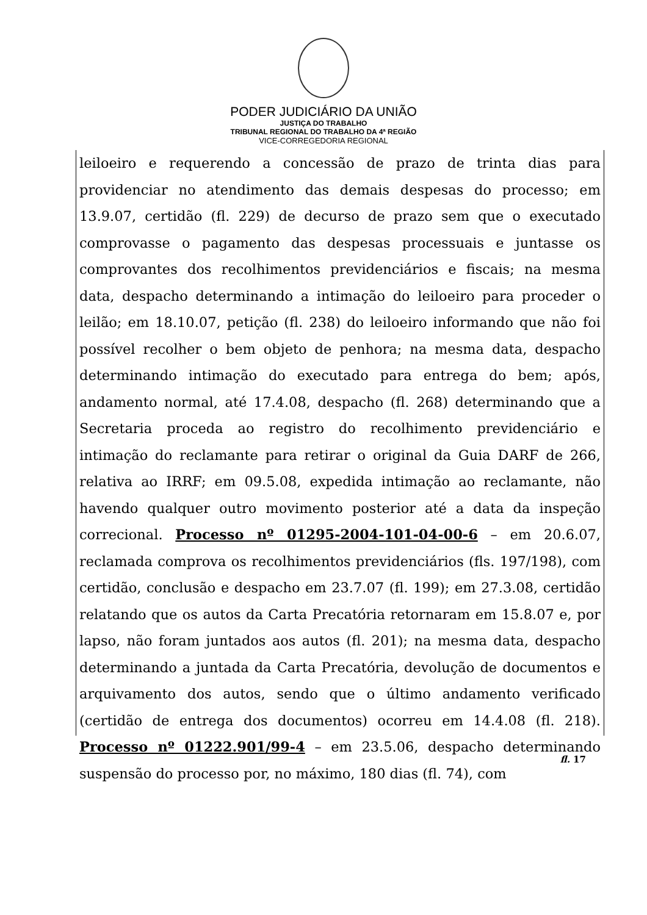PODER JUDICIÁRIO DA UNIÃO
JUSTIÇA DO TRABALHO
TRIBUNAL REGIONAL DO TRABALHO DA 4ª REGIÃO
VICE-CORREGEDORIA REGIONAL
leiloeiro e requerendo a concessão de prazo de trinta dias para providenciar no atendimento das demais despesas do processo; em 13.9.07, certidão (fl. 229) de decurso de prazo sem que o executado comprovasse o pagamento das despesas processuais e juntasse os comprovantes dos recolhimentos previdenciários e fiscais; na mesma data, despacho determinando a intimação do leiloeiro para proceder o leilão; em 18.10.07, petição (fl. 238) do leiloeiro informando que não foi possível recolher o bem objeto de penhora; na mesma data, despacho determinando intimação do executado para entrega do bem; após, andamento normal, até 17.4.08, despacho (fl. 268) determinando que a Secretaria proceda ao registro do recolhimento previdenciário e intimação do reclamante para retirar o original da Guia DARF de 266, relativa ao IRRF; em 09.5.08, expedida intimação ao reclamante, não havendo qualquer outro movimento posterior até a data da inspeção correcional. Processo nº 01295-2004-101-04-00-6 – em 20.6.07, reclamada comprova os recolhimentos previdenciários (fls. 197/198), com certidão, conclusão e despacho em 23.7.07 (fl. 199); em 27.3.08, certidão relatando que os autos da Carta Precatória retornaram em 15.8.07 e, por lapso, não foram juntados aos autos (fl. 201); na mesma data, despacho determinando a juntada da Carta Precatória, devolução de documentos e arquivamento dos autos, sendo que o último andamento verificado (certidão de entrega dos documentos) ocorreu em 14.4.08 (fl. 218). Processo nº 01222.901/99-4 – em 23.5.06, despacho determinando suspensão do processo por, no máximo, 180 dias (fl. 74), com
fl. 17